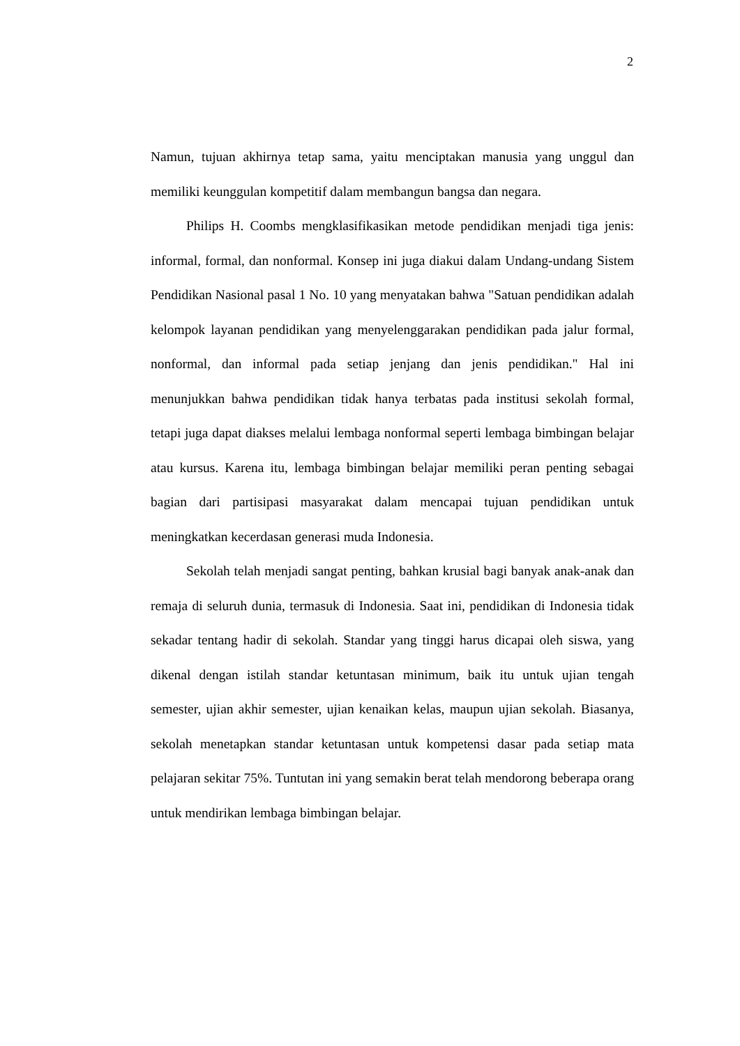2
Namun, tujuan akhirnya tetap sama, yaitu menciptakan manusia yang unggul dan memiliki keunggulan kompetitif dalam membangun bangsa dan negara.
Philips H. Coombs mengklasifikasikan metode pendidikan menjadi tiga jenis: informal, formal, dan nonformal. Konsep ini juga diakui dalam Undang-undang Sistem Pendidikan Nasional pasal 1 No. 10 yang menyatakan bahwa "Satuan pendidikan adalah kelompok layanan pendidikan yang menyelenggarakan pendidikan pada jalur formal, nonformal, dan informal pada setiap jenjang dan jenis pendidikan." Hal ini menunjukkan bahwa pendidikan tidak hanya terbatas pada institusi sekolah formal, tetapi juga dapat diakses melalui lembaga nonformal seperti lembaga bimbingan belajar atau kursus. Karena itu, lembaga bimbingan belajar memiliki peran penting sebagai bagian dari partisipasi masyarakat dalam mencapai tujuan pendidikan untuk meningkatkan kecerdasan generasi muda Indonesia.
Sekolah telah menjadi sangat penting, bahkan krusial bagi banyak anak-anak dan remaja di seluruh dunia, termasuk di Indonesia. Saat ini, pendidikan di Indonesia tidak sekadar tentang hadir di sekolah. Standar yang tinggi harus dicapai oleh siswa, yang dikenal dengan istilah standar ketuntasan minimum, baik itu untuk ujian tengah semester, ujian akhir semester, ujian kenaikan kelas, maupun ujian sekolah. Biasanya, sekolah menetapkan standar ketuntasan untuk kompetensi dasar pada setiap mata pelajaran sekitar 75%. Tuntutan ini yang semakin berat telah mendorong beberapa orang untuk mendirikan lembaga bimbingan belajar.